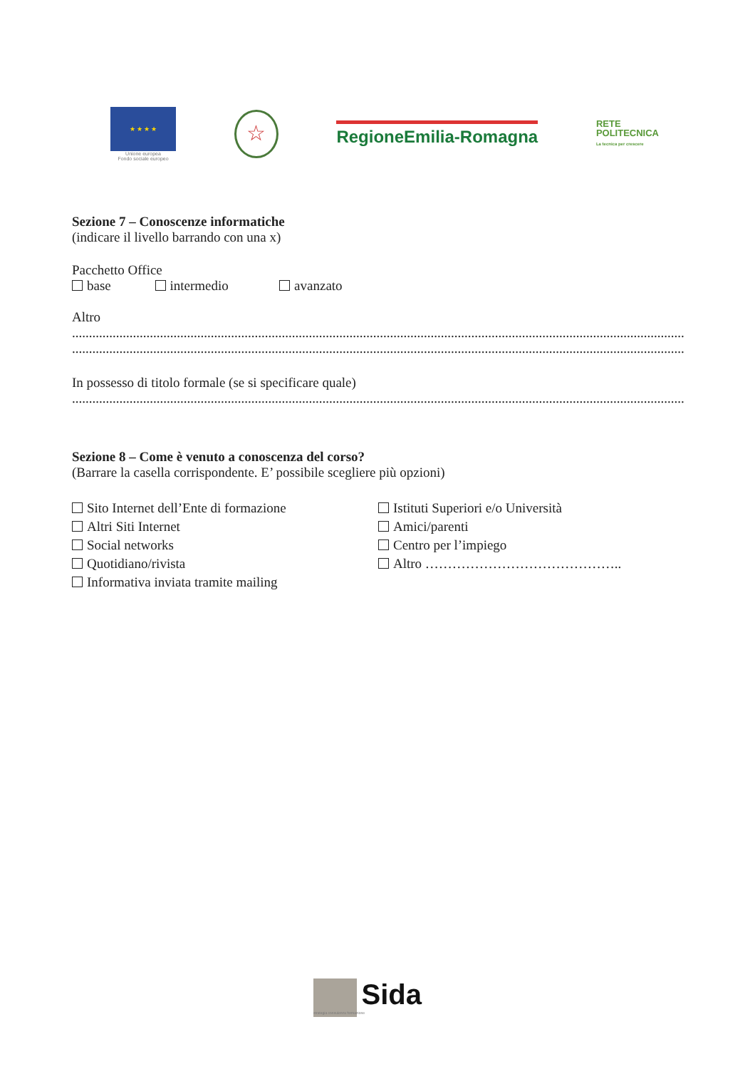★ ★ ★ ★
Unione europea
Fondo sociale europeo
☆
RegioneEmilia-Romagna
RETE
POLITECNICA
La tecnica per crescere
Sezione 7 – Conoscenze informatiche
(indicare il livello barrando con una x)
Pacchetto Office
base intermedio avanzato
Altro
..................................................................................................................................................................................................................................................
..................................................................................................................................................................................................................................................
In possesso di titolo formale (se si specificare quale)
..................................................................................................................................................................................................................................................
Sezione 8 – Come è venuto a conoscenza del corso?
(Barrare la casella corrispondente. E’ possibile scegliere più opzioni)
Sito Internet dell’Ente di formazione
Altri Siti Internet
Social networks
Quotidiano/rivista
Informativa inviata tramite mailing
Istituti Superiori e/o Università
Amici/parenti
Centro per l’impiego
Altro ……………………………………..
Sida
strategia consulenza formazione